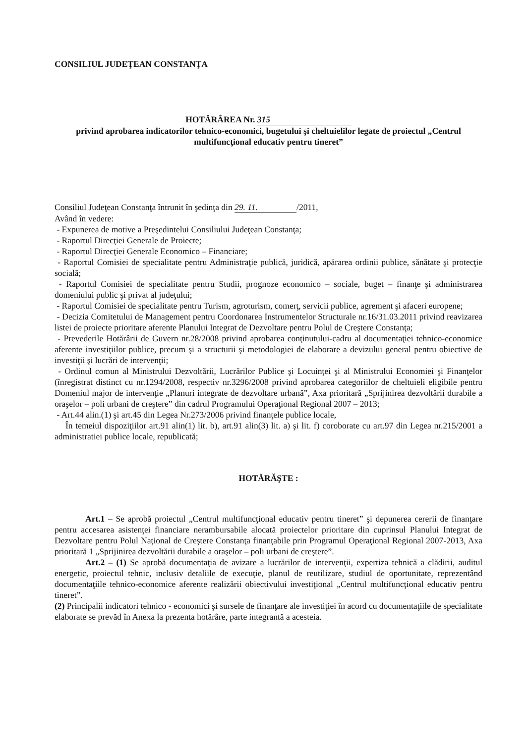CONSILIUL JUDEŢEAN CONSTANŢA
HOTĂRÂREA Nr. 315
privind aprobarea indicatorilor tehnico-economici, bugetului şi cheltuielilor legate de proiectul „Centrul multifuncţional educativ pentru tineret”
Consiliul Judeţean Constanţa întrunit în şedinţa din 29. 11. /2011,
Având în vedere:
- Expunerea de motive a Preşedintelui Consiliului Judeţean Constanţa;
- Raportul Direcţiei Generale de Proiecte;
- Raportul Direcţiei Generale Economico – Financiare;
- Raportul Comisiei de specialitate pentru Administraţie publică, juridică, apărarea ordinii publice, sănătate şi protecţie socială;
- Raportul Comisiei de specialitate pentru Studii, prognoze economico – sociale, buget – finanţe şi administrarea domeniului public şi privat al judeţului;
- Raportul Comisiei de specialitate pentru Turism, agroturism, comerţ, servicii publice, agrement şi afaceri europene;
- Decizia Comitetului de Management pentru Coordonarea Instrumentelor Structurale nr.16/31.03.2011 privind reavizarea listei de proiecte prioritare aferente Planului Integrat de Dezvoltare pentru Polul de Creştere Constanţa;
- Prevederile Hotărârii de Guvern nr.28/2008 privind aprobarea conţinutului-cadru al documentaţiei tehnico-economice aferente investiţiilor publice, precum şi a structurii şi metodologiei de elaborare a devizului general pentru obiective de investiţii şi lucrări de intervenţii;
- Ordinul comun al Ministrului Dezvoltării, Lucrărilor Publice şi Locuinţei şi al Ministrului Economiei şi Finanţelor (înregistrat distinct cu nr.1294/2008, respectiv nr.3296/2008 privind aprobarea categoriilor de cheltuieli eligibile pentru Domeniul major de intervenţie „Planuri integrate de dezvoltare urbană”, Axa prioritară „Sprijinirea dezvoltării durabile a oraşelor – poli urbani de creştere” din cadrul Programului Operaţional Regional 2007 – 2013;
- Art.44 alin.(1) şi art.45 din Legea Nr.273/2006 privind finanţele publice locale,
În temeiul dispoziţiilor art.91 alin(1) lit. b), art.91 alin(3) lit. a) şi lit. f) coroborate cu art.97 din Legea nr.215/2001 a administratiei publice locale, republicată;
HOTĂRĂŞTE :
Art.1 – Se aprobă proiectul „Centrul multifuncţional educativ pentru tineret” şi depunerea cererii de finanţare pentru accesarea asistenţei financiare nerambursabile alocată proiectelor prioritare din cuprinsul Planului Integrat de Dezvoltare pentru Polul Naţional de Creştere Constanţa finanţabile prin Programul Operaţional Regional 2007-2013, Axa prioritară 1 „Sprijinirea dezvoltării durabile a oraşelor – poli urbani de creştere”.
Art.2 – (1) Se aprobă documentaţia de avizare a lucrărilor de intervenţii, expertiza tehnică a clădirii, auditul energetic, proiectul tehnic, inclusiv detaliile de execuţie, planul de reutilizare, studiul de oportunitate, reprezentând documentaţiile tehnico-economice aferente realizării obiectivului investiţional „Centrul multifuncţional educativ pentru tineret”.
(2) Principalii indicatori tehnico - economici şi sursele de finanţare ale investiţiei în acord cu documentaţiile de specialitate elaborate se prevăd în Anexa la prezenta hotărâre, parte integrantă a acesteia.